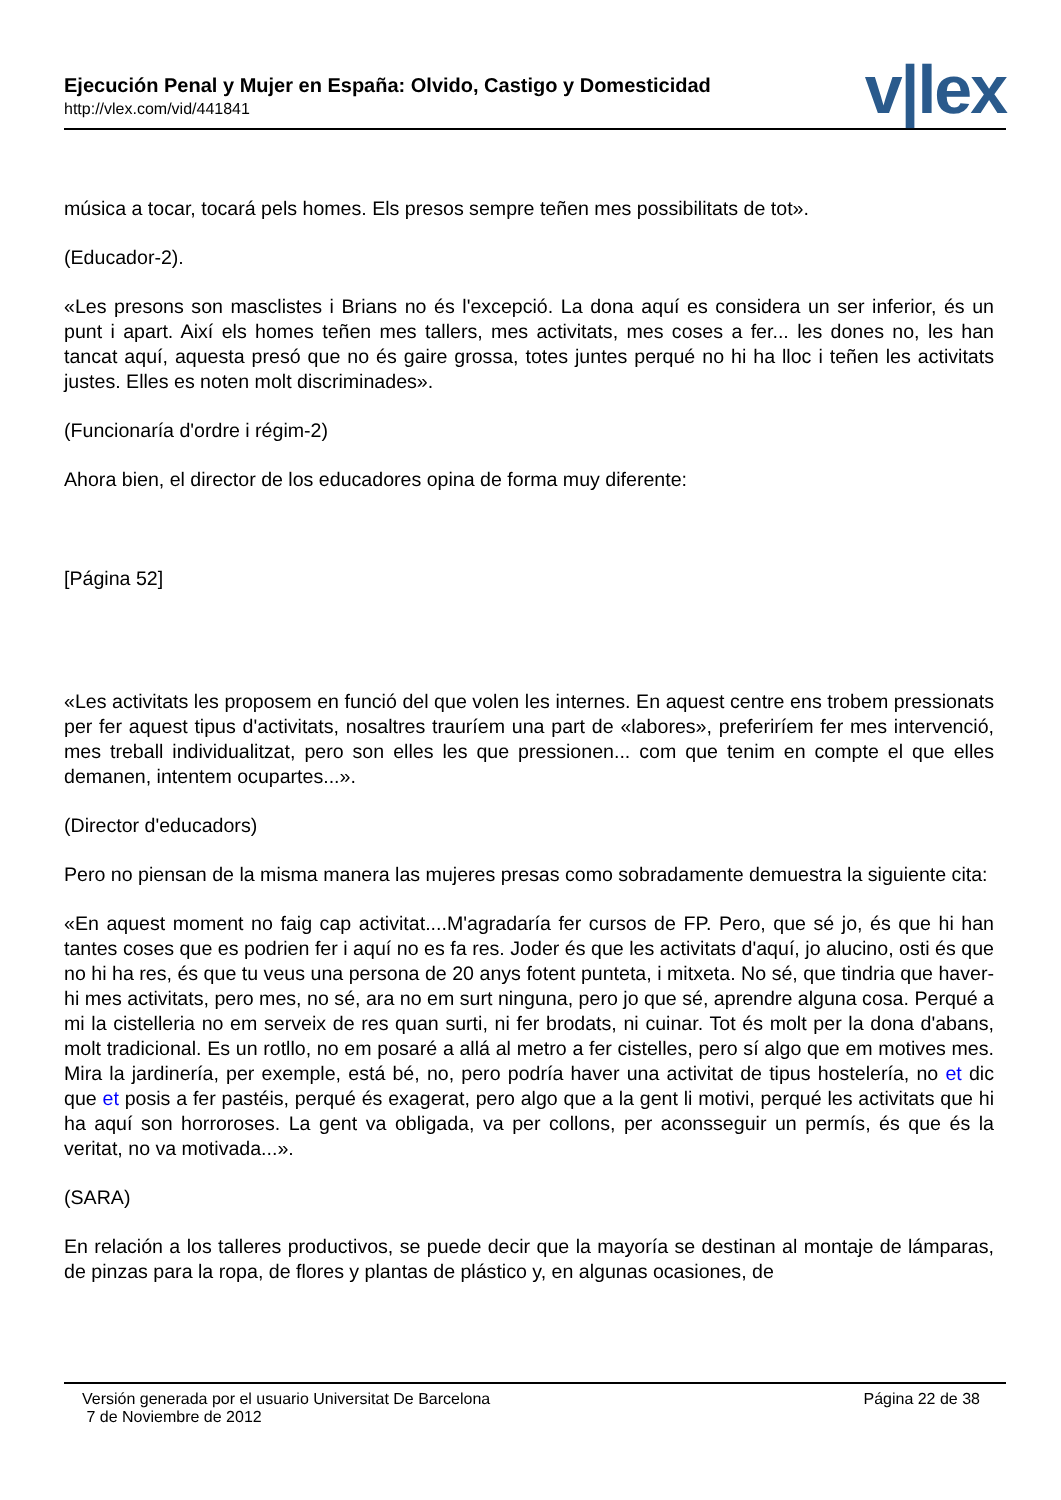Ejecución Penal y Mujer en España: Olvido, Castigo y Domesticidad
http://vlex.com/vid/441841 v|lex
música a tocar, tocará pels homes. Els presos sempre teñen mes possibilitats de tot».
(Educador-2).
«Les presons son masclistes i Brians no és l'excepció. La dona aquí es considera un ser inferior, és un punt i apart. Així els homes teñen mes tallers, mes activitats, mes coses a fer... les dones no, les han tancat aquí, aquesta presó que no és gaire grossa, totes juntes perqué no hi ha lloc i teñen les activitats justes. Elles es noten molt discriminades».
(Funcionaría d'ordre i régim-2)
Ahora bien, el director de los educadores opina de forma muy diferente:
[Página 52]
«Les activitats les proposem en funció del que volen les internes. En aquest centre ens trobem pressionats per fer aquest tipus d'activitats, nosaltres trauríem una part de «labores», preferiríem fer mes intervenció, mes treball individualitzat, pero son elles les que pressionen... com que tenim en compte el que elles demanen, intentem ocupartes...».
(Director d'educadors)
Pero no piensan de la misma manera las mujeres presas como sobradamente demuestra la siguiente cita:
«En aquest moment no faig cap activitat....M'agradaría fer cursos de FP. Pero, que sé jo, és que hi han tantes coses que es podrien fer i aquí no es fa res. Joder és que les activitats d'aquí, jo alucino, osti és que no hi ha res, és que tu veus una persona de 20 anys fotent punteta, i mitxeta. No sé, que tindria que haver-hi mes activitats, pero mes, no sé, ara no em surt ninguna, pero jo que sé, aprendre alguna cosa. Perqué a mi la cistelleria no em serveix de res quan surti, ni fer brodats, ni cuinar. Tot és molt per la dona d'abans, molt tradicional. Es un rotllo, no em posaré a allá al metro a fer cistelles, pero sí algo que em motives mes. Mira la jardinería, per exemple, está bé, no, pero podría haver una activitat de tipus hostelería, no et dic que et posis a fer pastéis, perqué és exagerat, pero algo que a la gent li motivi, perqué les activitats que hi ha aquí son horroroses. La gent va obligada, va per collons, per aconsseguir un permís, és que és la veritat, no va motivada...».
(SARA)
En relación a los talleres productivos, se puede decir que la mayoría se destinan al montaje de lámparas, de pinzas para la ropa, de flores y plantas de plástico y, en algunas ocasiones, de
Versión generada por el usuario Universitat De Barcelona
7 de Noviembre de 2012
Página 22 de 38